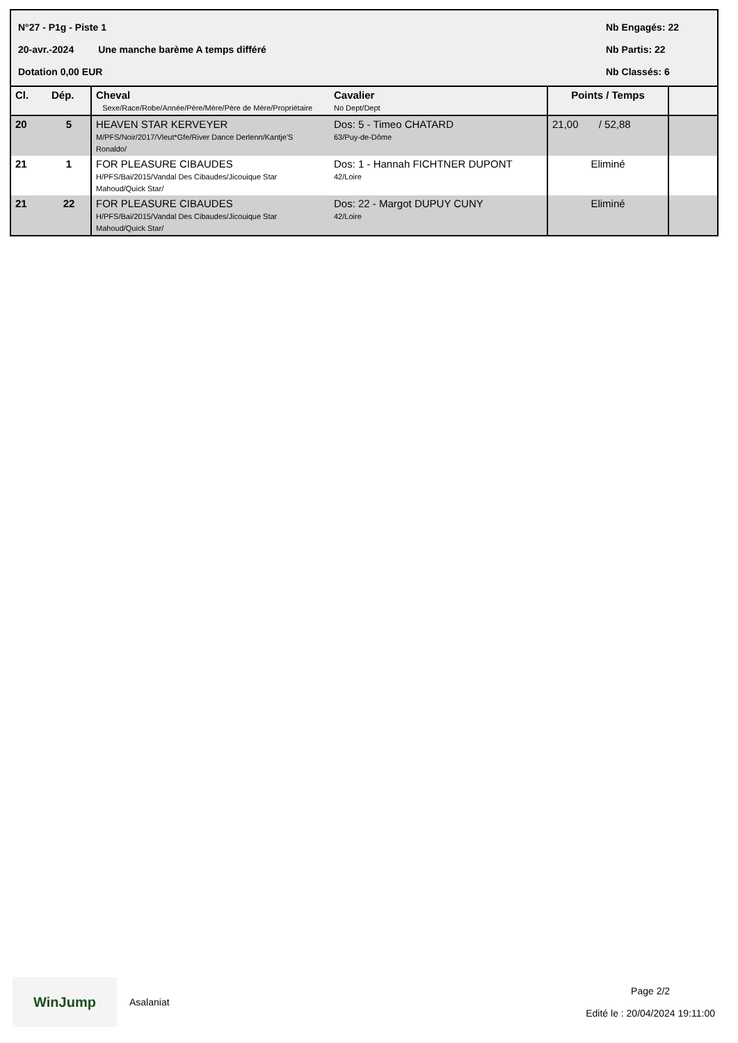N°27 - P1g - Piste 1 Nb Engagés: 22
20-avr.-2024 Une manche barème A temps différé Nb Partis: 22
Dotation 0,00 EUR Nb Classés: 6
| Cl. | Dép. | Cheval Sexe/Race/Robe/Année/Père/Mère/Père de Mère/Propriétaire | Cavalier No Dept/Dept | Points / Temps | |
| --- | --- | --- | --- | --- | --- |
| 20 | 5 | HEAVEN STAR KERVEYER M/PFS/Noir/2017/Vleut*Gfe/River Dance Derlenn/Kantje'S Ronaldo/ | Dos: 5 - Timeo CHATARD 63/Puy-de-Dôme | 21,00 / 52,88 | |
| 21 | 1 | FOR PLEASURE CIBAUDES H/PFS/Bai/2015/Vandal Des Cibaudes/Jicouique Star Mahoud/Quick Star/ | Dos: 1 - Hannah FICHTNER DUPONT 42/Loire | Eliminé | |
| 21 | 22 | FOR PLEASURE CIBAUDES H/PFS/Bai/2015/Vandal Des Cibaudes/Jicouique Star Mahoud/Quick Star/ | Dos: 22 - Margot DUPUY CUNY 42/Loire | Eliminé | |
WinJump
Asalaniat
Page 2/2
Edité le : 20/04/2024 19:11:00